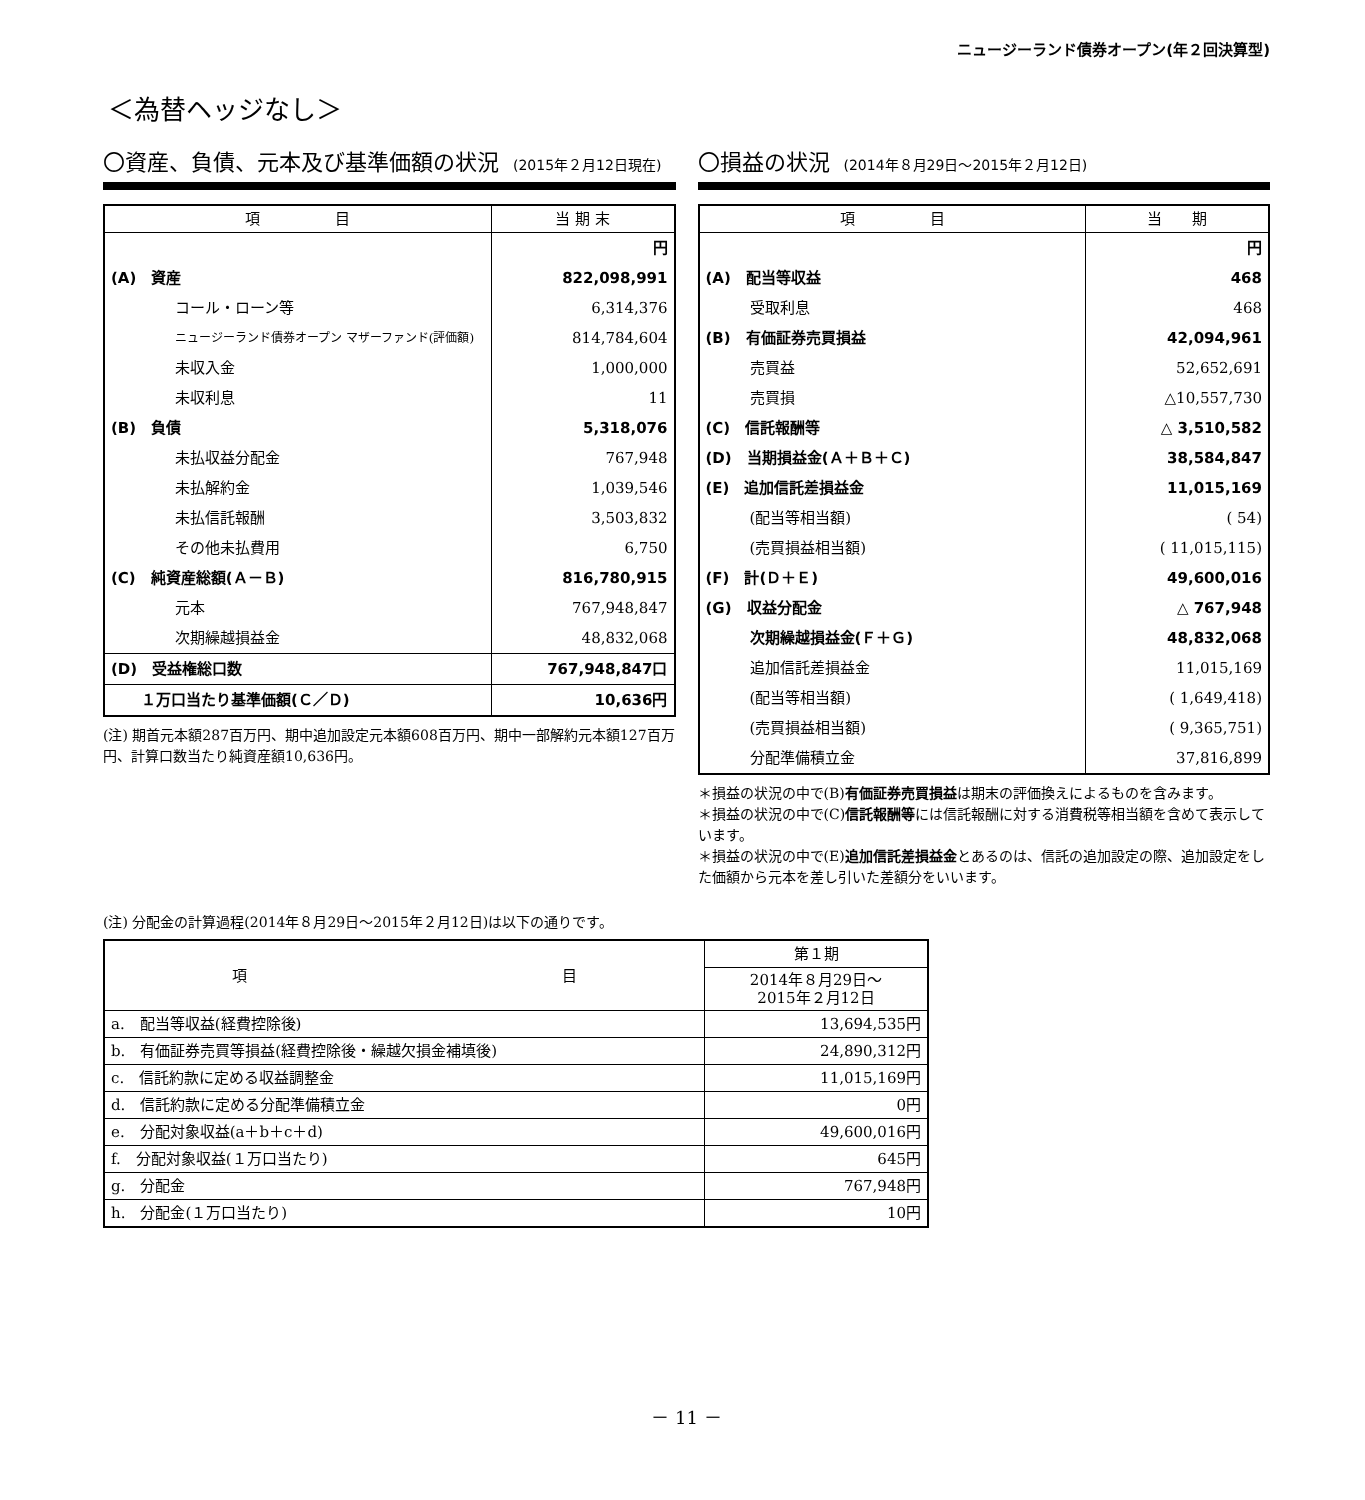ニュージーランド債券オープン(年２回決算型)
＜為替ヘッジなし＞
〇資産、負債、元本及び基準価額の状況 (2015年２月12日現在)
| 項 目 | 当 期 末 |
| --- | --- |
| | 円 |
| (A) 資産 | 822,098,991 |
| コール・ローン等 | 6,314,376 |
| ニュージーランド債券オープン マザーファンド(評価額) | 814,784,604 |
| 未収入金 | 1,000,000 |
| 未収利息 | 11 |
| (B) 負債 | 5,318,076 |
| 未払収益分配金 | 767,948 |
| 未払解約金 | 1,039,546 |
| 未払信託報酬 | 3,503,832 |
| その他未払費用 | 6,750 |
| (C) 純資産総額(Ａ－Ｂ) | 816,780,915 |
| 元本 | 767,948,847 |
| 次期繰越損益金 | 48,832,068 |
| (D) 受益権総口数 | 767,948,847口 |
| １万口当たり基準価額(Ｃ／Ｄ) | 10,636円 |
(注) 期首元本額287百万円、期中追加設定元本額608百万円、期中一部解約元本額127百万円、計算口数当たり純資産額10,636円。
〇損益の状況 (2014年８月29日～2015年２月12日)
| 項 目 | 当 期 |
| --- | --- |
| | 円 |
| (A) 配当等収益 | 468 |
| 受取利息 | 468 |
| (B) 有価証券売買損益 | 42,094,961 |
| 売買益 | 52,652,691 |
| 売買損 | △10,557,730 |
| (C) 信託報酬等 | △ 3,510,582 |
| (D) 当期損益金(Ａ＋Ｂ＋Ｃ) | 38,584,847 |
| (E) 追加信託差損益金 | 11,015,169 |
| (配当等相当額) | ( 54) |
| (売買損益相当額) | ( 11,015,115) |
| (F) 計(Ｄ＋Ｅ) | 49,600,016 |
| (G) 収益分配金 | △ 767,948 |
| 次期繰越損益金(Ｆ＋Ｇ) | 48,832,068 |
| 追加信託差損益金 | 11,015,169 |
| (配当等相当額) | ( 1,649,418) |
| (売買損益相当額) | ( 9,365,751) |
| 分配準備積立金 | 37,816,899 |
＊損益の状況の中で(B)有価証券売買損益は期末の評価換えによるものを含みます。
＊損益の状況の中で(C)信託報酬等には信託報酬に対する消費税等相当額を含めて表示しています。
＊損益の状況の中で(E)追加信託差損益金とあるのは、信託の追加設定の際、追加設定をした価額から元本を差し引いた差額分をいいます。
(注) 分配金の計算過程(2014年８月29日～2015年２月12日)は以下の通りです。
| 項 目 | 第１期 |
| | 2014年８月29日～ 2015年２月12日 |
| a. 配当等収益(経費控除後) | 13,694,535円 |
| b. 有価証券売買等損益(経費控除後・繰越欠損金補填後) | 24,890,312円 |
| c. 信託約款に定める収益調整金 | 11,015,169円 |
| d. 信託約款に定める分配準備積立金 | 0円 |
| e. 分配対象収益(a＋b＋c＋d) | 49,600,016円 |
| f. 分配対象収益(１万口当たり) | 645円 |
| g. 分配金 | 767,948円 |
| h. 分配金(１万口当たり) | 10円 |
－ 11 －